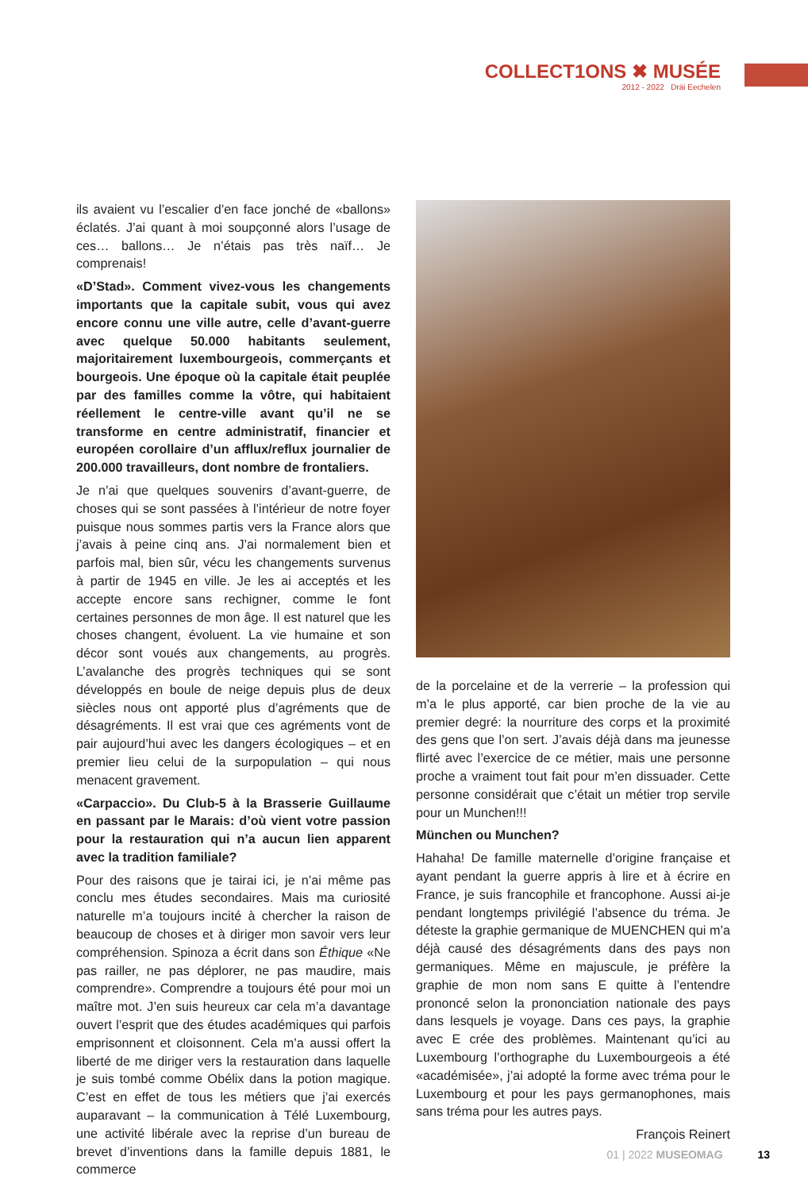COLLECT1ONS ✖ MUSÉE
2012 - 2022 Dräi Eechelen
ils avaient vu l’escalier d’en face jonché de «ballons» éclatés. J’ai quant à moi soupçonné alors l’usage de ces… ballons… Je n’étais pas très naïf… Je comprenais!
«D’Stad». Comment vivez-vous les changements importants que la capitale subit, vous qui avez encore connu une ville autre, celle d’avant-guerre avec quelque 50.000 habitants seulement, majoritairement luxembourgeois, commerçants et bourgeois. Une époque où la capitale était peuplée par des familles comme la vôtre, qui habitaient réellement le centre-ville avant qu’il ne se transforme en centre administratif, financier et européen corollaire d’un afflux/reflux journalier de 200.000 travailleurs, dont nombre de frontaliers.
Je n’ai que quelques souvenirs d’avant-guerre, de choses qui se sont passées à l’intérieur de notre foyer puisque nous sommes partis vers la France alors que j’avais à peine cinq ans. J’ai normalement bien et parfois mal, bien sûr, vécu les changements survenus à partir de 1945 en ville. Je les ai acceptés et les accepte encore sans rechigner, comme le font certaines personnes de mon âge. Il est naturel que les choses changent, évoluent. La vie humaine et son décor sont voués aux changements, au progrès. L’avalanche des progrès techniques qui se sont développés en boule de neige depuis plus de deux siècles nous ont apporté plus d’agréments que de désagréments. Il est vrai que ces agréments vont de pair aujourd’hui avec les dangers écologiques – et en premier lieu celui de la surpopulation – qui nous menacent gravement.
«Carpaccio». Du Club-5 à la Brasserie Guillaume en passant par le Marais: d’où vient votre passion pour la restauration qui n’a aucun lien apparent avec la tradition familiale?
Pour des raisons que je tairai ici, je n’ai même pas conclu mes études secondaires. Mais ma curiosité naturelle m’a toujours incité à chercher la raison de beaucoup de choses et à diriger mon savoir vers leur compréhension. Spinoza a écrit dans son Éthique «Ne pas railler, ne pas déplorer, ne pas maudire, mais comprendre». Comprendre a toujours été pour moi un maître mot. J’en suis heureux car cela m’a davantage ouvert l’esprit que des études académiques qui parfois emprisonnent et cloisonnent. Cela m’a aussi offert la liberté de me diriger vers la restauration dans laquelle je suis tombé comme Obélix dans la potion magique. C’est en effet de tous les métiers que j’ai exercés auparavant – la communication à Télé Luxembourg, une activité libérale avec la reprise d’un bureau de brevet d’inventions dans la famille depuis 1881, le commerce
de la porcelaine et de la verrerie – la profession qui m’a le plus apporté, car bien proche de la vie au premier degré: la nourriture des corps et la proximité des gens que l’on sert. J’avais déjà dans ma jeunesse flirté avec l’exercice de ce métier, mais une personne proche a vraiment tout fait pour m’en dissuader. Cette personne considérait que c’était un métier trop servile pour un Munchen!!!
München ou Munchen?
Hahaha! De famille maternelle d’origine française et ayant pendant la guerre appris à lire et à écrire en France, je suis francophile et francophone. Aussi ai-je pendant longtemps privilégié l’absence du tréma. Je déteste la graphie germanique de MUENCHEN qui m’a déjà causé des désagréments dans des pays non germaniques. Même en majuscule, je préfère la graphie de mon nom sans E quitte à l’entendre prononcé selon la prononciation nationale des pays dans lesquels je voyage. Dans ces pays, la graphie avec E crée des problèmes. Maintenant qu’ici au Luxembourg l’orthographe du Luxembourgeois a été «académisée», j’ai adopté la forme avec tréma pour le Luxembourg et pour les pays germanophones, mais sans tréma pour les autres pays.
François Reinert
01 | 2022 MUSEOMAG 13